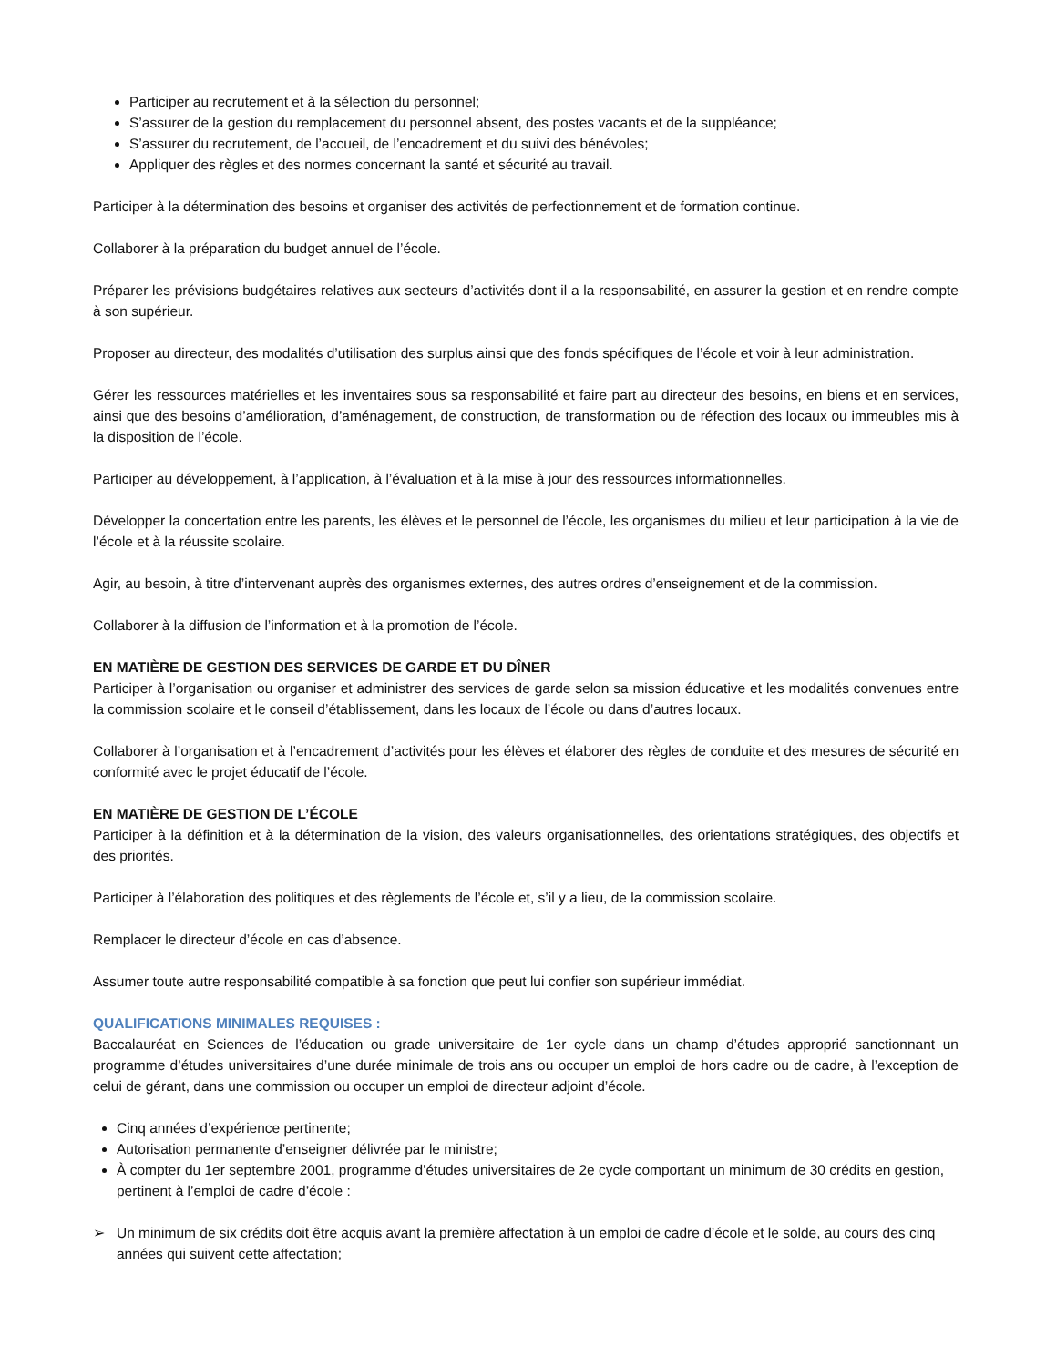Participer au recrutement et à la sélection du personnel;
S’assurer de la gestion du remplacement du personnel absent, des postes vacants et de la suppléance;
S’assurer du recrutement, de l’accueil, de l’encadrement et du suivi des bénévoles;
Appliquer des règles et des normes concernant la santé et sécurité au travail.
Participer à la détermination des besoins et organiser des activités de perfectionnement et de formation continue.
Collaborer à la préparation du budget annuel de l’école.
Préparer les prévisions budgétaires relatives aux secteurs d’activités dont il a la responsabilité, en assurer la gestion et en rendre compte à son supérieur.
Proposer au directeur, des modalités d’utilisation des surplus ainsi que des fonds spécifiques de l’école et voir à leur administration.
Gérer les ressources matérielles et les inventaires sous sa responsabilité et faire part au directeur des besoins, en biens et en services, ainsi que des besoins d’amélioration, d’aménagement, de construction, de transformation ou de réfection des locaux ou immeubles mis à la disposition de l’école.
Participer au développement, à l’application, à l’évaluation et à la mise à jour des ressources informationnelles.
Développer la concertation entre les parents, les élèves et le personnel de l’école, les organismes du milieu et leur participation à la vie de l’école et à la réussite scolaire.
Agir, au besoin, à titre d’intervenant auprès des organismes externes, des autres ordres d’enseignement et de la commission.
Collaborer à la diffusion de l’information et à la promotion de l’école.
EN MATIÈRE DE GESTION DES SERVICES DE GARDE ET DU DÎNER
Participer à l’organisation ou organiser et administrer des services de garde selon sa mission éducative et les modalités convenues entre la commission scolaire et le conseil d’établissement, dans les locaux de l’école ou dans d’autres locaux.
Collaborer à l’organisation et à l’encadrement d’activités pour les élèves et élaborer des règles de conduite et des mesures de sécurité en conformité avec le projet éducatif de l’école.
EN MATIÈRE DE GESTION DE L’ÉCOLE
Participer à la définition et à la détermination de la vision, des valeurs organisationnelles, des orientations stratégiques, des objectifs et des priorités.
Participer à l’élaboration des politiques et des règlements de l’école et, s’il y a lieu, de la commission scolaire.
Remplacer le directeur d’école en cas d’absence.
Assumer toute autre responsabilité compatible à sa fonction que peut lui confier son supérieur immédiat.
QUALIFICATIONS MINIMALES REQUISES :
Baccalauréat en Sciences de l’éducation ou grade universitaire de 1er cycle dans un champ d’études approprié sanctionnant un programme d’études universitaires d’une durée minimale de trois ans ou occuper un emploi de hors cadre ou de cadre, à l’exception de celui de gérant, dans une commission ou occuper un emploi de directeur adjoint d’école.
Cinq années d’expérience pertinente;
Autorisation permanente d’enseigner délivrée par le ministre;
À compter du 1er septembre 2001, programme d’études universitaires de 2e cycle comportant un minimum de 30 crédits en gestion, pertinent à l’emploi de cadre d’école :
➢ Un minimum de six crédits doit être acquis avant la première affectation à un emploi de cadre d’école et le solde, au cours des cinq années qui suivent cette affectation;